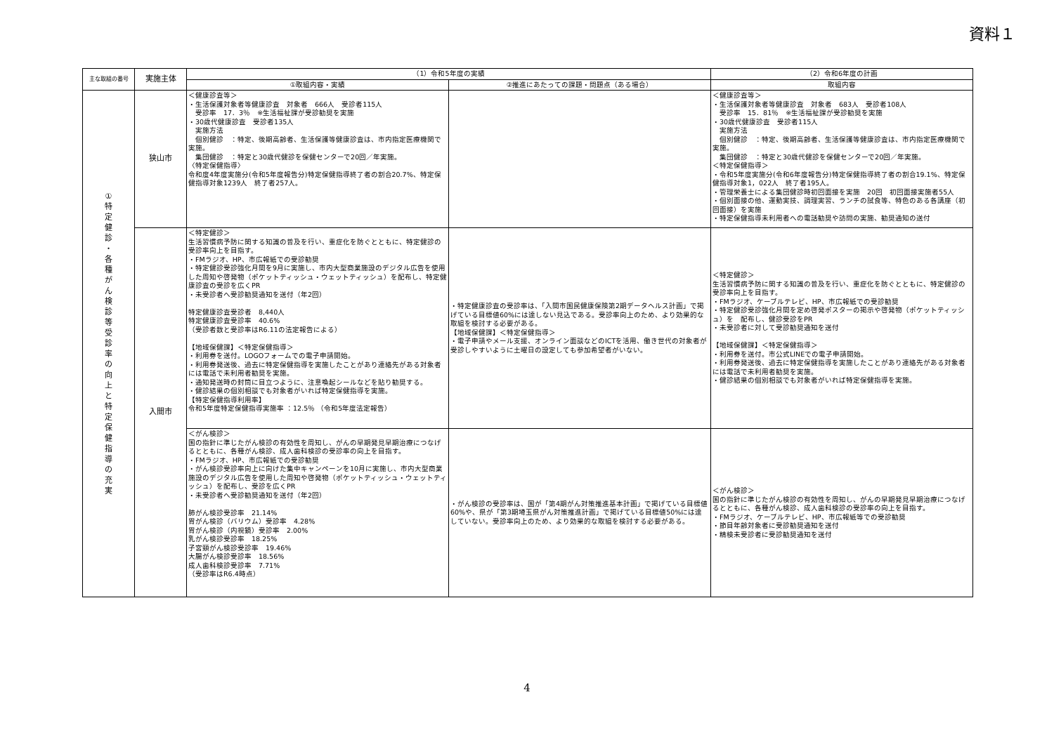資料１
| 主な取組の番号 | 実施主体 | （1）令和5年度の実績 | | （2）令和6年度の計画 |
| --- | --- | --- | --- | --- |
| | | ①取組内容・実績 | ②推進にあたっての課題・問題点（ある場合） | 取組内容 |
| ① 特 定 健 診 ・ 各 種 が ん 検 診 等 受 診 率 の 向 上 と 特 定 保 健 指 導 の 充 実 | 狭山市 | ＜健康診査等＞ ・生活保護対象者等健康診査 対象者 666人 受診者115人 受診率 17．3％ ※生活福祉課が受診勧奨を実施 ・30歳代健康診査 受診者135人 実施方法 個別健診 ：特定、後期高齢者、生活保護等健康診査は、市内指定医療機関で実施。 集団健診 ：特定と30歳代健診を保健センターで20回／年実施。 〈特定保健指導〉 令和度4年度実施分(令和5年度報告分)特定保健指導終了者の割合20.7%、特定保健指導対象1239人 終了者257人。 | | ＜健康診査等＞ ・生活保護対象者等健康診査 対象者 683人 受診者108人 受診率 15．81％ ※生活福祉課が受診勧奨を実施 ・30歳代健康診査 受診者115人 実施方法 個別健診 ：特定、後期高齢者、生活保護等健康診査は、市内指定医療機関で実施。 集団健診 ：特定と30歳代健診を保健センターで20回／年実施。 ＜特定保健指導＞ ・令和5年度実施分(令和6年度報告分)特定保健指導終了者の割合19.1%、特定保健指導対象1，022人 終了者195人。 ・管理栄養士による集団健診時初回面接を実施 20回 初回面接実施者55人 ・個別面接の他、運動実技、調理実習、ランチの試食等、特色のある各講座（初回面接）を実施 ・特定保健指導未利用者への電話勧奨や訪問の実施、勧奨通知の送付 |
| | 入間市 | ＜特定健診＞ 生活習慣病予防に関する知識の普及を行い、重症化を防ぐとともに、特定健診の受診率向上を目指す。 ・FMラジオ、HP、市広報紙での受診勧奨 ・特定健診受診強化月間を9月に実施し、市内大型商業施設のデジタル広告を使用した周知や啓発物（ポケットティッシュ・ウェットティッシュ）を配布し、特定健康診査の受診を広くPR ・未受診者へ受診勧奨通知を送付（年2回） 特定健康診査受診者 8,440人 特定健康診査受診率 40.6% （受診者数と受診率はR6.11の法定報告による） 【地域保健課】＜特定保健指導＞ ・利用券を送付。LOGOフォームでの電子申請開始。 ・利用券発送後、過去に特定保健指導を実施したことがあり連絡先がある対象者には電話で未利用者勧奨を実施。 ・通知発送時の封筒に目立つように、注意喚起シールなどを貼り勧奨する。 ・健診結果の個別相談でも対象者がいれば特定保健指導を実施。 【特定保健指導利用率】 令和5年度特定保健指導実施率 ：12.5％ （令和5年度法定報告） | ・特定健康診査の受診率は、「入間市国民健康保険第2期データヘルス計画」で掲げている目標値60%には達しない見込である。受診率向上のため、より効果的な取組を検討する必要がある。 【地域保健課】＜特定保健指導＞ ・電子申請やメール支援、オンライン面談などのICTを活用、働き世代の対象者が受診しやすいように土曜日の設定しても参加希望者がいない。 | ＜特定健診＞ 生活習慣病予防に関する知識の普及を行い、重症化を防ぐとともに、特定健診の受診率向上を目指す。 ・FMラジオ、ケーブルテレビ、HP、市広報紙での受診勧奨 ・特定健診受診強化月間を定め啓発ポスターの掲示や啓発物（ポケットティッシュ）を 配布し、健診受診をPR ・未受診者に対して受診勧奨通知を送付 【地域保健課】＜特定保健指導＞ ・利用券を送付。市公式LINEでの電子申請開始。 ・利用券発送後、過去に特定保健指導を実施したことがあり連絡先がある対象者には電話で未利用者勧奨を実施。 ・健診結果の個別相談でも対象者がいれば特定保健指導を実施。 |
| | | ＜がん検診＞ 国の指針に準じたがん検診の有効性を周知し、がんの早期発見早期治療につなげるとともに、各種がん検診、成人歯科検診の受診率の向上を目指す。 ・FMラジオ、HP、市広報紙での受診勧奨 ・がん検診受診率向上に向けた集中キャンペーンを10月に実施し、市内大型商業施設のデジタル広告を使用した周知や啓発物（ポケットティッシュ・ウェットティッシュ）を配布し、受診を広くPR ・未受診者へ受診勧奨通知を送付（年2回） 肺がん検診受診率 21.14% 胃がん検診（バリウム）受診率 4.28% 胃がん検診（内視鏡）受診率 2.00% 乳がん検診受診率 18.25% 子宮頸がん検診受診率 19.46% 大腸がん検診受診率 18.56% 成人歯科検診受診率 7.71% （受診率はR6.4時点） | ・がん検診の受診率は、国が「第4期がん対策推進基本計画」で掲げている目標値60%や、県が「第3期埼玉県がん対策推進計画」で掲げている目標値50%には達していない。受診率向上のため、より効果的な取組を検討する必要がある。 | ＜がん検診＞ 国の指針に準じたがん検診の有効性を周知し、がんの早期発見早期治療につなげるとともに、各種がん検診、成人歯科検診の受診率の向上を目指す。 ・FMラジオ、ケーブルテレビ、HP、市広報紙等での受診勧奨 ・節目年齢対象者に受診勧奨通知を送付 ・精検未受診者に受診勧奨通知を送付 |
4